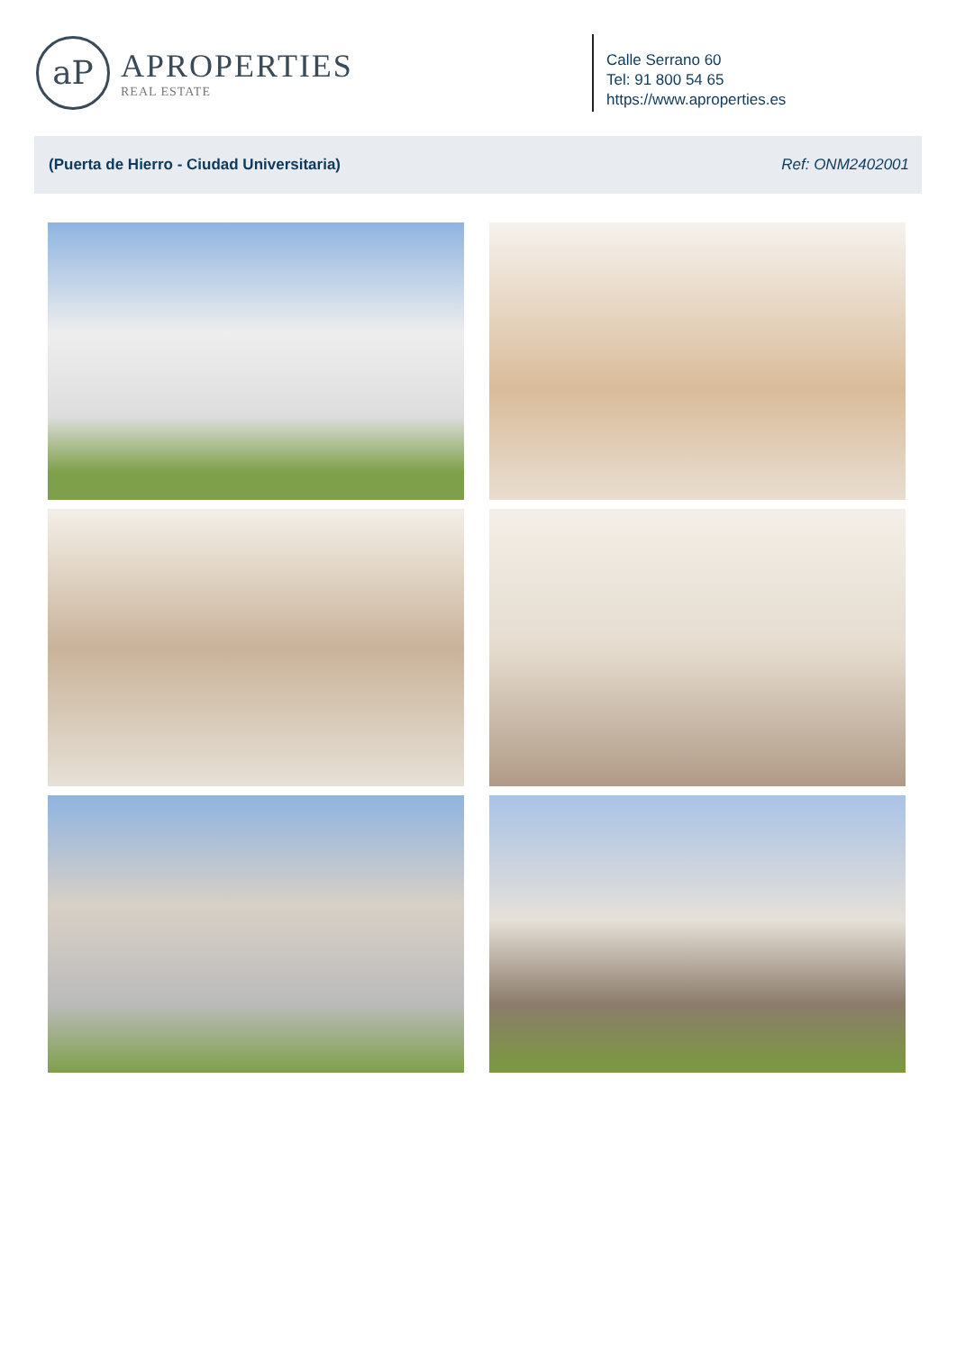aP
APROPERTIES
REAL ESTATE
Calle Serrano 60
Tel: 91 800 54 65
https://www.aproperties.es
(Puerta de Hierro - Ciudad Universitaria) Ref: ONM2402001